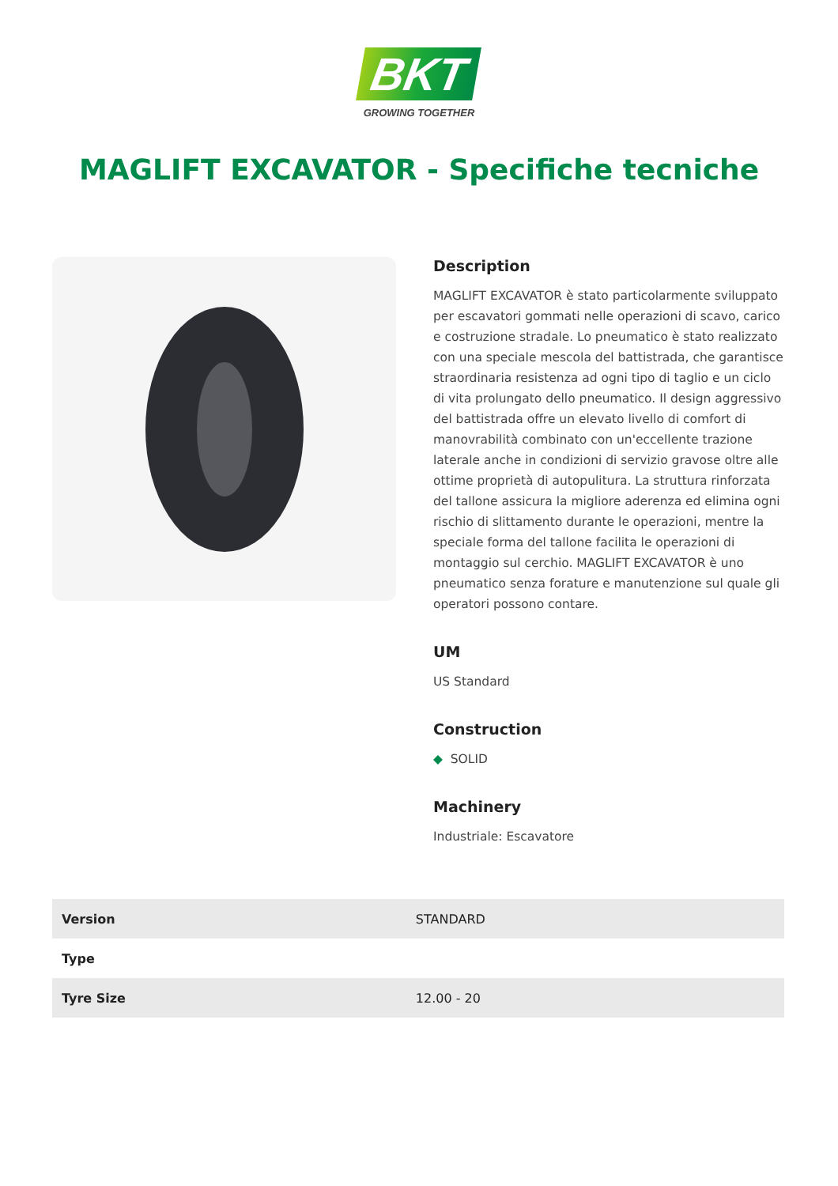BKT
GROWING TOGETHER
MAGLIFT EXCAVATOR - Specifiche tecniche
Description
MAGLIFT EXCAVATOR è stato particolarmente sviluppato per escavatori gommati nelle operazioni di scavo, carico e costruzione stradale. Lo pneumatico è stato realizzato con una speciale mescola del battistrada, che garantisce straordinaria resistenza ad ogni tipo di taglio e un ciclo di vita prolungato dello pneumatico. Il design aggressivo del battistrada offre un elevato livello di comfort di manovrabilità combinato con un'eccellente trazione laterale anche in condizioni di servizio gravose oltre alle ottime proprietà di autopulitura. La struttura rinforzata del tallone assicura la migliore aderenza ed elimina ogni rischio di slittamento durante le operazioni, mentre la speciale forma del tallone facilita le operazioni di montaggio sul cerchio. MAGLIFT EXCAVATOR è uno pneumatico senza forature e manutenzione sul quale gli operatori possono contare.
UM
US Standard
Construction
◆ SOLID
Machinery
Industriale: Escavatore
| Version | STANDARD |
| Type | |
| Tyre Size | 12.00 - 20 |